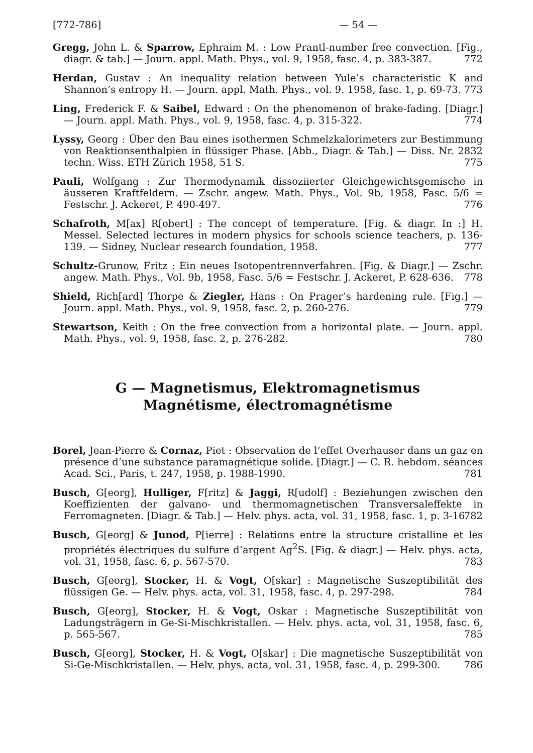[772-786] — 54 —
Gregg, John L. & Sparrow, Ephraim M. : Low Prantl-number free convection. [Fig., diagr. & tab.] — Journ. appl. Math. Phys., vol. 9, 1958, fasc. 4, p. 383-387. 772
Herdan, Gustav : An inequality relation between Yule’s characteristic K and Shannon’s entropy H. — Journ. appl. Math. Phys., vol. 9. 1958, fasc. 1, p. 69-73. 773
Ling, Frederick F. & Saibel, Edward : On the phenomenon of brake-fading. [Diagr.] — Journ. appl. Math. Phys., vol. 9, 1958, fasc. 4, p. 315-322. 774
Lyssy, Georg : Über den Bau eines isothermen Schmelzkalorimeters zur Bestimmung von Reaktionsenthalpien in flüssiger Phase. [Abb., Diagr. & Tab.] — Diss. Nr. 2832 techn. Wiss. ETH Zürich 1958, 51 S. 775
Pauli, Wolfgang : Zur Thermodynamik dissoziierter Gleichgewichtsgemische in äusseren Kraftfeldern. — Zschr. angew. Math. Phys., Vol. 9b, 1958, Fasc. 5/6 = Festschr. J. Ackeret, P. 490-497. 776
Schafroth, M[ax] R[obert] : The concept of temperature. [Fig. & diagr. In :] H. Messel. Selected lectures in modern physics for schools science teachers, p. 136-139. — Sidney, Nuclear research foundation, 1958. 777
Schultz-Grunow, Fritz : Ein neues Isotopentrennverfahren. [Fig. & Diagr.] — Zschr. angew. Math. Phys., Vol. 9b, 1958, Fasc. 5/6 = Festschr. J. Ackeret, P. 628-636. 778
Shield, Rich[ard] Thorpe & Ziegler, Hans : On Prager’s hardening rule. [Fig.] — Journ. appl. Math. Phys., vol. 9, 1958, fasc. 2, p. 260-276. 779
Stewartson, Keith : On the free convection from a horizontal plate. — Journ. appl. Math. Phys., vol. 9, 1958, fasc. 2, p. 276-282. 780
G — Magnetismus, Elektromagnetismus
Magnétisme, électromagnétisme
Borel, Jean-Pierre & Cornaz, Piet : Observation de l’effet Overhauser dans un gaz en présence d’une substance paramagnétique solide. [Diagr.] — C. R. hebdom. séances Acad. Sci., Paris, t. 247, 1958, p. 1988-1990. 781
Busch, G[eorg], Hulliger, F[ritz] & Jaggi, R[udolf] : Beziehungen zwischen den Koeffizienten der galvano- und thermomagnetischen Transversaleffekte in Ferromagneten. [Diagr. & Tab.] — Helv. phys. acta, vol. 31, 1958, fasc. 1, p. 3-16. 782
Busch, G[eorg] & Junod, P[ierre] : Relations entre la structure cristalline et les propriétés électriques du sulfure d’argent Ag<sup>2</sup>S. [Fig. & diagr.] — Helv. phys. acta, vol. 31, 1958, fasc. 6, p. 567-570. 783
Busch, G[eorg], Stocker, H. & Vogt, O[skar] : Magnetische Suszeptibilität des flüssigen Ge. — Helv. phys. acta, vol. 31, 1958, fasc. 4, p. 297-298. 784
Busch, G[eorg], Stocker, H. & Vogt, Oskar : Magnetische Suszeptibilität von Ladungsträgern in Ge-Si-Mischkristallen. — Helv. phys. acta, vol. 31, 1958, fasc. 6, p. 565-567. 785
Busch, G[eorg], Stocker, H. & Vogt, O[skar] : Die magnetische Suszeptibilität von Si-Ge-Mischkristallen. — Helv. phys. acta, vol. 31, 1958, fasc. 4, p. 299-300. 786